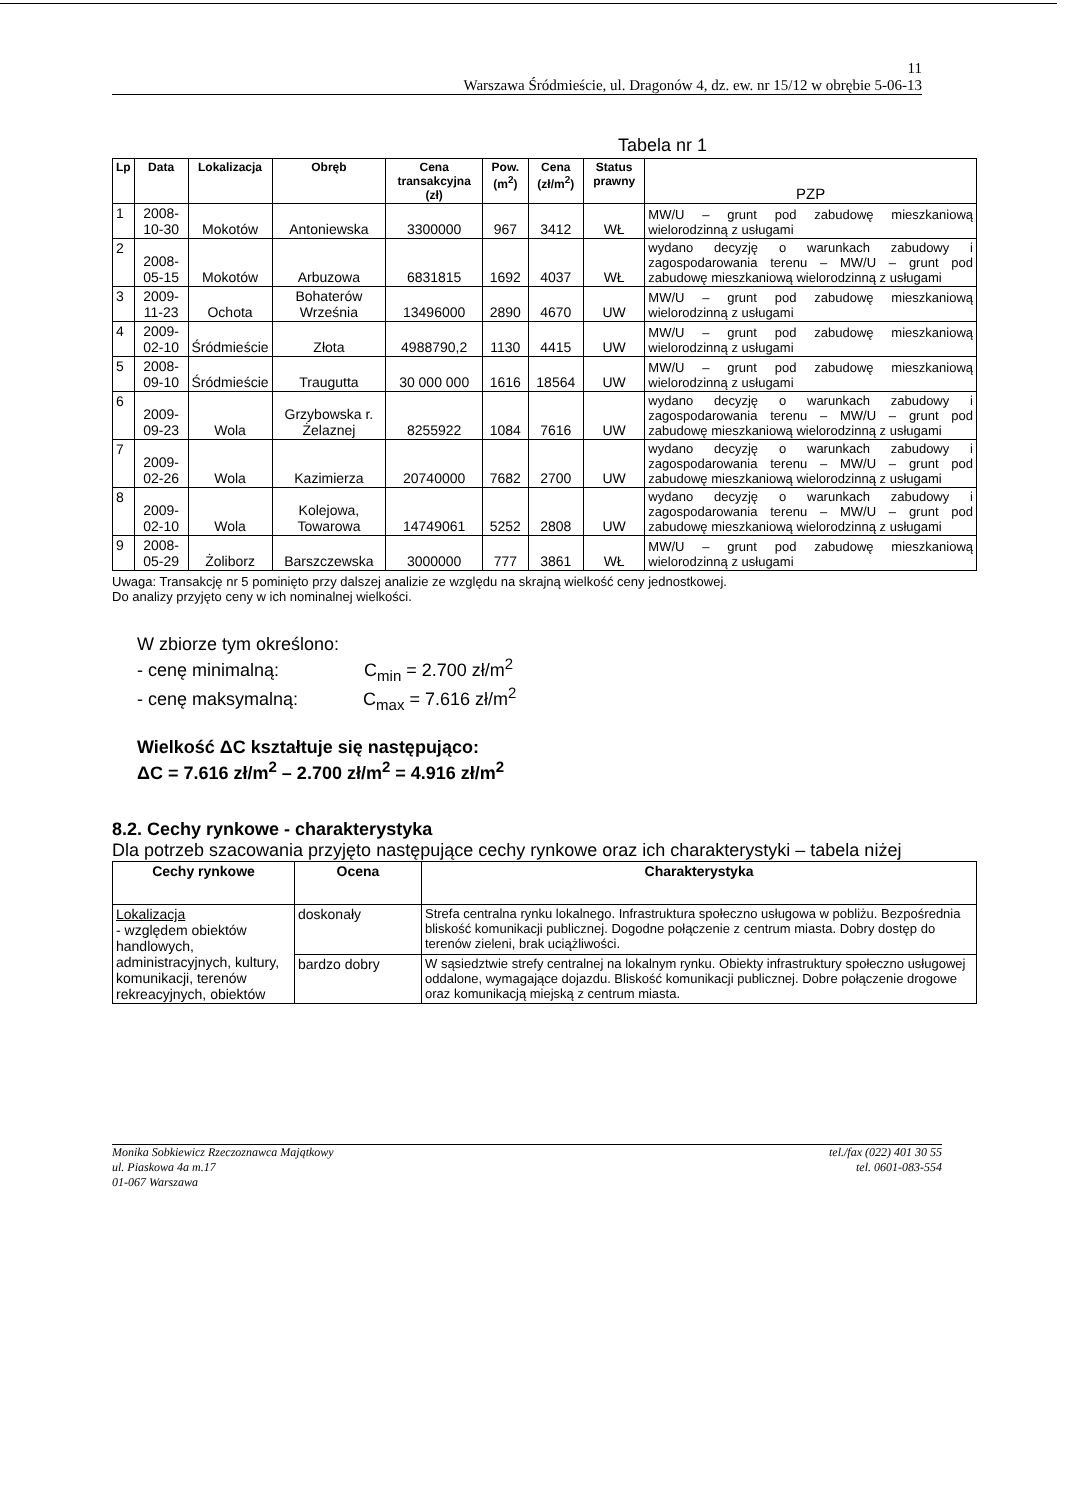11
Warszawa Śródmieście, ul. Dragonów 4, dz. ew. nr 15/12 w obrębie 5-06-13
Tabela nr 1
| Lp | Data | Lokalizacja | Obręb | Cena transakcyjna (zł) | Pow. (m<sup>2</sup>) | Cena (zł/m<sup>2</sup>) | Status prawny | PZP |
| --- | --- | --- | --- | --- | --- | --- | --- | --- |
| 1 | 2008-10-30 | Mokotów | Antoniewska | 3300000 | 967 | 3412 | WŁ | MW/U – grunt pod zabudowę mieszkaniową wielorodzinną z usługami |
| 2 | 2008-05-15 | Mokotów | Arbuzowa | 6831815 | 1692 | 4037 | WŁ | wydano decyzję o warunkach zabudowy i zagospodarowania terenu – MW/U – grunt pod zabudowę mieszkaniową wielorodzinną z usługami |
| 3 | 2009-11-23 | Ochota | Bohaterów Września | 13496000 | 2890 | 4670 | UW | MW/U – grunt pod zabudowę mieszkaniową wielorodzinną z usługami |
| 4 | 2009-02-10 | Śródmieście | Złota | 4988790,2 | 1130 | 4415 | UW | MW/U – grunt pod zabudowę mieszkaniową wielorodzinną z usługami |
| 5 | 2008-09-10 | Śródmieście | Traugutta | 30 000 000 | 1616 | 18564 | UW | MW/U – grunt pod zabudowę mieszkaniową wielorodzinną z usługami |
| 6 | 2009-09-23 | Wola | Grzybowska r. Żelaznej | 8255922 | 1084 | 7616 | UW | wydano decyzję o warunkach zabudowy i zagospodarowania terenu – MW/U – grunt pod zabudowę mieszkaniową wielorodzinną z usługami |
| 7 | 2009-02-26 | Wola | Kazimierza | 20740000 | 7682 | 2700 | UW | wydano decyzję o warunkach zabudowy i zagospodarowania terenu – MW/U – grunt pod zabudowę mieszkaniową wielorodzinną z usługami |
| 8 | 2009-02-10 | Wola | Kolejowa, Towarowa | 14749061 | 5252 | 2808 | UW | wydano decyzję o warunkach zabudowy i zagospodarowania terenu – MW/U – grunt pod zabudowę mieszkaniową wielorodzinną z usługami |
| 9 | 2008-05-29 | Żoliborz | Barszczewska | 3000000 | 777 | 3861 | WŁ | MW/U – grunt pod zabudowę mieszkaniową wielorodzinną z usługami |
Uwaga: Transakcję nr 5 pominięto przy dalszej analizie ze względu na skrajną wielkość ceny jednostkowej.
Do analizy przyjęto ceny w ich nominalnej wielkości.
W zbiorze tym określono:
- cenę minimalną: C<sub>min</sub> = 2.700 zł/m<sup>2</sup>
- cenę maksymalną: C<sub>max</sub> = 7.616 zł/m<sup>2</sup>
Wielkość ΔC kształtuje się następująco:
ΔC = 7.616 zł/m<sup>2</sup> – 2.700 zł/m<sup>2</sup> = 4.916 zł/m<sup>2</sup>
8.2. Cechy rynkowe - charakterystyka
Dla potrzeb szacowania przyjęto następujące cechy rynkowe oraz ich charakterystyki – tabela niżej
| Cechy rynkowe | Ocena | Charakterystyka |
| --- | --- | --- |
| Lokalizacja - względem obiektów handlowych, administracyjnych, kultury, komunikacji, terenów rekreacyjnych, obiektów | doskonały | Strefa centralna rynku lokalnego. Infrastruktura społeczno usługowa w pobliżu. Bezpośrednia bliskość komunikacji publicznej. Dogodne połączenie z centrum miasta. Dobry dostęp do terenów zieleni, brak uciążliwości. |
| | bardzo dobry | W sąsiedztwie strefy centralnej na lokalnym rynku. Obiekty infrastruktury społeczno usługowej oddalone, wymagające dojazdu. Bliskość komunikacji publicznej. Dobre połączenie drogowe oraz komunikacją miejską z centrum miasta. |
Monika Sobkiewicz Rzeczoznawca Majątkowy
ul. Piaskowa 4a m.17
01-067 Warszawa
tel./fax (022) 401 30 55
tel. 0601-083-554